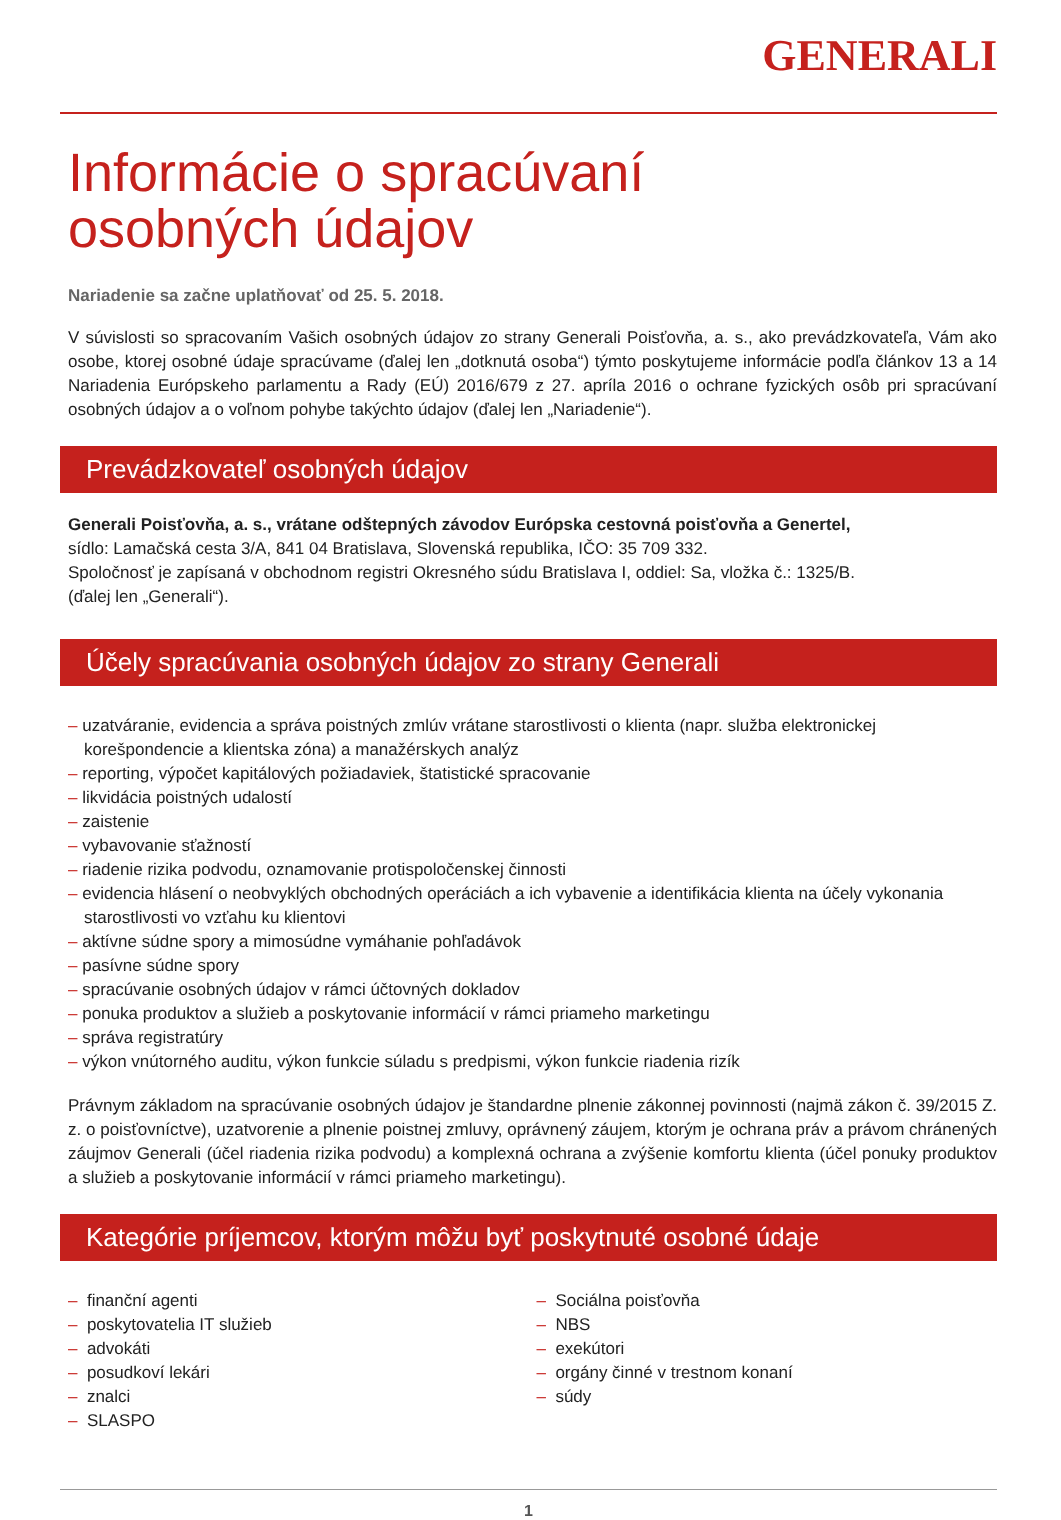GENERALI
Informácie o spracúvaní
osobných údajov
Nariadenie sa začne uplatňovať od 25. 5. 2018.
V súvislosti so spracovaním Vašich osobných údajov zo strany Generali Poisťovňa, a. s., ako prevádzkovateľa, Vám ako osobe, ktorej osobné údaje spracúvame (ďalej len „dotknutá osoba“) týmto poskytujeme informácie podľa článkov 13 a 14 Nariadenia Európskeho parlamentu a Rady (EÚ) 2016/679 z 27. apríla 2016 o ochrane fyzických osôb pri spracúvaní osobných údajov a o voľnom pohybe takýchto údajov (ďalej len „Nariadenie“).
Prevádzkovateľ osobných údajov
Generali Poisťovňa, a. s., vrátane odštepných závodov Európska cestovná poisťovňa a Genertel,
sídlo: Lamačská cesta 3/A, 841 04 Bratislava, Slovenská republika, IČO: 35 709 332.
Spoločnosť je zapísaná v obchodnom registri Okresného súdu Bratislava I, oddiel: Sa, vložka č.: 1325/B.
(ďalej len „Generali“).
Účely spracúvania osobných údajov zo strany Generali
– uzatváranie, evidencia a správa poistných zmlúv vrátane starostlivosti o klienta (napr. služba elektronickej korešpondencie a klientska zóna) a manažérskych analýz
– reporting, výpočet kapitálových požiadaviek, štatistické spracovanie
– likvidácia poistných udalostí
– zaistenie
– vybavovanie sťažností
– riadenie rizika podvodu, oznamovanie protispoločenskej činnosti
– evidencia hlásení o neobvyklých obchodných operáciách a ich vybavenie a identifikácia klienta na účely vykonania starostlivosti vo vzťahu ku klientovi
– aktívne súdne spory a mimosúdne vymáhanie pohľadávok
– pasívne súdne spory
– spracúvanie osobných údajov v rámci účtovných dokladov
– ponuka produktov a služieb a poskytovanie informácií v rámci priameho marketingu
– správa registratúry
– výkon vnútorného auditu, výkon funkcie súladu s predpismi, výkon funkcie riadenia rizík
Právnym základom na spracúvanie osobných údajov je štandardne plnenie zákonnej povinnosti (najmä zákon č. 39/2015 Z. z. o poisťovníctve), uzatvorenie a plnenie poistnej zmluvy, oprávnený záujem, ktorým je ochrana práv a právom chránených záujmov Generali (účel riadenia rizika podvodu) a komplexná ochrana a zvýšenie komfortu klienta (účel ponuky produktov a služieb a poskytovanie informácií v rámci priameho marketingu).
Kategórie príjemcov, ktorým môžu byť poskytnuté osobné údaje
– finanční agenti
– poskytovatelia IT služieb
– advokáti
– posudkoví lekári
– znalci
– SLASPO
– Sociálna poisťovňa
– NBS
– exekútori
– orgány činné v trestnom konaní
– súdy
1